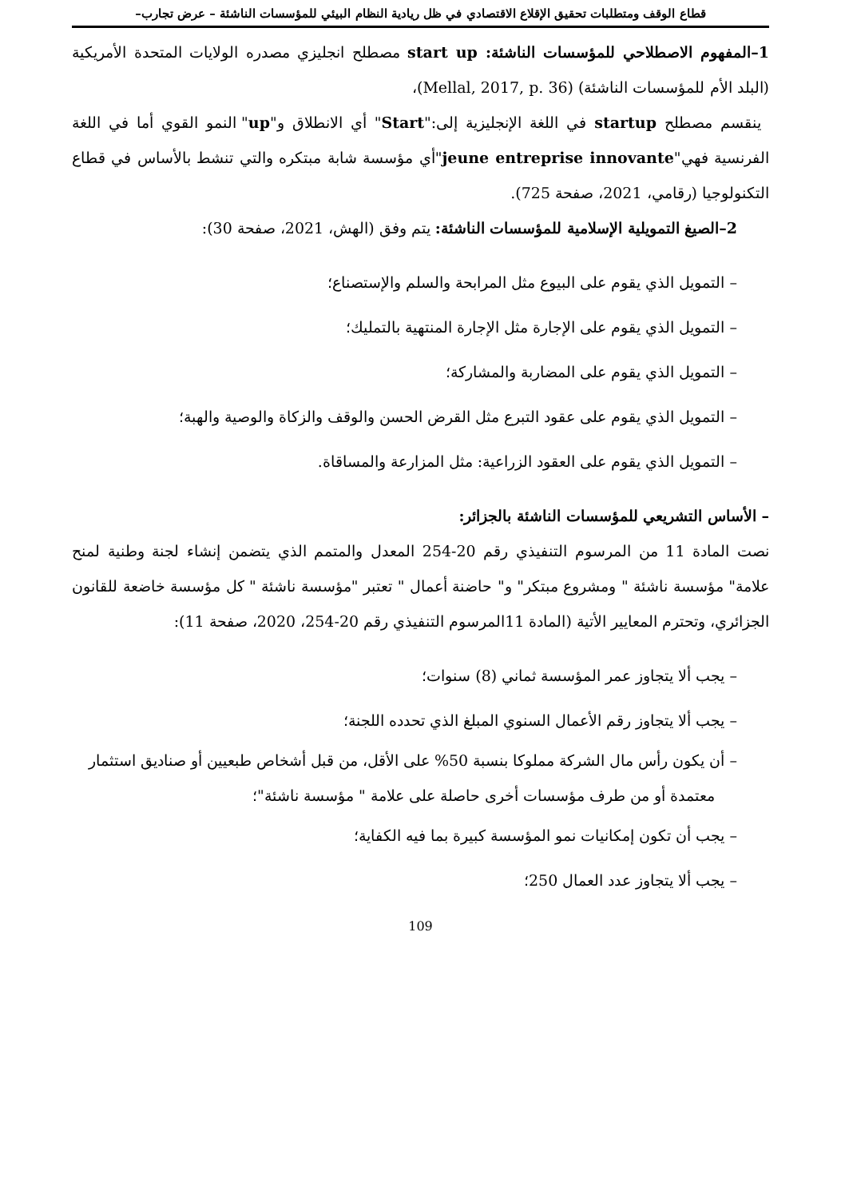قطاع الوقف ومتطلبات تحقيق الإقلاع الاقتصادي في ظل ريادية النظام البيئي للمؤسسات الناشئة – عرض تجارب–
1–المفهوم الاصطلاحي للمؤسسات الناشئة: start up مصطلح انجليزي مصدره الولايات المتحدة الأمريكية (البلد الأم للمؤسسات الناشئة) (Mellal, 2017, p. 36)،
ينقسم مصطلح startup في اللغة الإنجليزية إلى:"Start" أي الانطلاق و"up" النمو القوي أما في اللغة الفرنسية فهي"jeune entreprise innovante"أي مؤسسة شابة مبتكره والتي تنشط بالأساس في قطاع التكنولوجيا (رقامي، 2021، صفحة 725).
2–الصيغ التمويلية الإسلامية للمؤسسات الناشئة: يتم وفق (الهش، 2021، صفحة 30):
– التمويل الذي يقوم على البيوع مثل المرابحة والسلم والإستصناع؛
– التمويل الذي يقوم على الإجارة مثل الإجارة المنتهية بالتمليك؛
– التمويل الذي يقوم على المضاربة والمشاركة؛
– التمويل الذي يقوم على عقود التبرع مثل القرض الحسن والوقف والزكاة والوصية والهبة؛
– التمويل الذي يقوم على العقود الزراعية: مثل المزارعة والمساقاة.
– الأساس التشريعي للمؤسسات الناشئة بالجزائر:
نصت المادة 11 من المرسوم التنفيذي رقم 20-254 المعدل والمتمم الذي يتضمن إنشاء لجنة وطنية لمنح علامة" مؤسسة ناشئة " ومشروع مبتكر" و" حاضنة أعمال " تعتبر "مؤسسة ناشئة " كل مؤسسة خاضعة للقانون الجزائري، وتحترم المعايير الأتية (المادة 11المرسوم التنفيذي رقم 20-254، 2020، صفحة 11):
– يجب ألا يتجاوز عمر المؤسسة ثماني (8) سنوات؛
– يجب ألا يتجاوز رقم الأعمال السنوي المبلغ الذي تحدده اللجنة؛
– أن يكون رأس مال الشركة مملوكا بنسبة 50% على الأقل، من قبل أشخاص طبعيين أو صناديق استثمار معتمدة أو من طرف مؤسسات أخرى حاصلة على علامة " مؤسسة ناشئة"؛
– يجب أن تكون إمكانيات نمو المؤسسة كبيرة بما فيه الكفاية؛
– يجب ألا يتجاوز عدد العمال 250؛
109